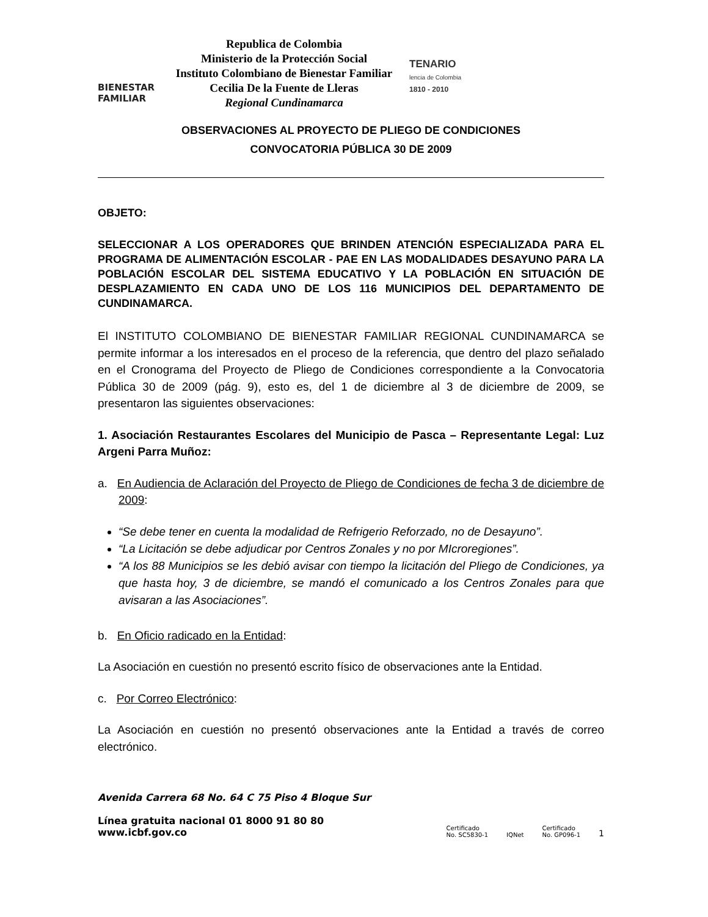BIENESTAR
FAMILIAR
Republica de Colombia
Ministerio de la Protección Social
Instituto Colombiano de Bienestar Familiar
Cecilia De la Fuente de Lleras
Regional Cundinamarca
TENARIO
lencia de Colombia
1810 - 2010
OBSERVACIONES AL PROYECTO DE PLIEGO DE CONDICIONES
CONVOCATORIA PÚBLICA 30 DE 2009
OBJETO:
SELECCIONAR A LOS OPERADORES QUE BRINDEN ATENCIÓN ESPECIALIZADA PARA EL PROGRAMA DE ALIMENTACIÓN ESCOLAR - PAE EN LAS MODALIDADES DESAYUNO PARA LA POBLACIÓN ESCOLAR DEL SISTEMA EDUCATIVO Y LA POBLACIÓN EN SITUACIÓN DE DESPLAZAMIENTO EN CADA UNO DE LOS 116 MUNICIPIOS DEL DEPARTAMENTO DE CUNDINAMARCA.
El INSTITUTO COLOMBIANO DE BIENESTAR FAMILIAR REGIONAL CUNDINAMARCA se permite informar a los interesados en el proceso de la referencia, que dentro del plazo señalado en el Cronograma del Proyecto de Pliego de Condiciones correspondiente a la Convocatoria Pública 30 de 2009 (pág. 9), esto es, del 1 de diciembre al 3 de diciembre de 2009, se presentaron las siguientes observaciones:
1. Asociación Restaurantes Escolares del Municipio de Pasca – Representante Legal: Luz Argeni Parra Muñoz:
a. En Audiencia de Aclaración del Proyecto de Pliego de Condiciones de fecha 3 de diciembre de 2009:
“Se debe tener en cuenta la modalidad de Refrigerio Reforzado, no de Desayuno”.
“La Licitación se debe adjudicar por Centros Zonales y no por MIcroregiones”.
“A los 88 Municipios se les debió avisar con tiempo la licitación del Pliego de Condiciones, ya que hasta hoy, 3 de diciembre, se mandó el comunicado a los Centros Zonales para que avisaran a las Asociaciones”.
b. En Oficio radicado en la Entidad:
La Asociación en cuestión no presentó escrito físico de observaciones ante la Entidad.
c. Por Correo Electrónico:
La Asociación en cuestión no presentó observaciones ante la Entidad a través de correo electrónico.
Avenida Carrera 68 No. 64 C 75 Piso 4 Bloque Sur
Línea gratuita nacional 01 8000 91 80 80
www.icbf.gov.co
Certificado
No. SC5830-1 IQNet Certificado
No. GP096-1 1